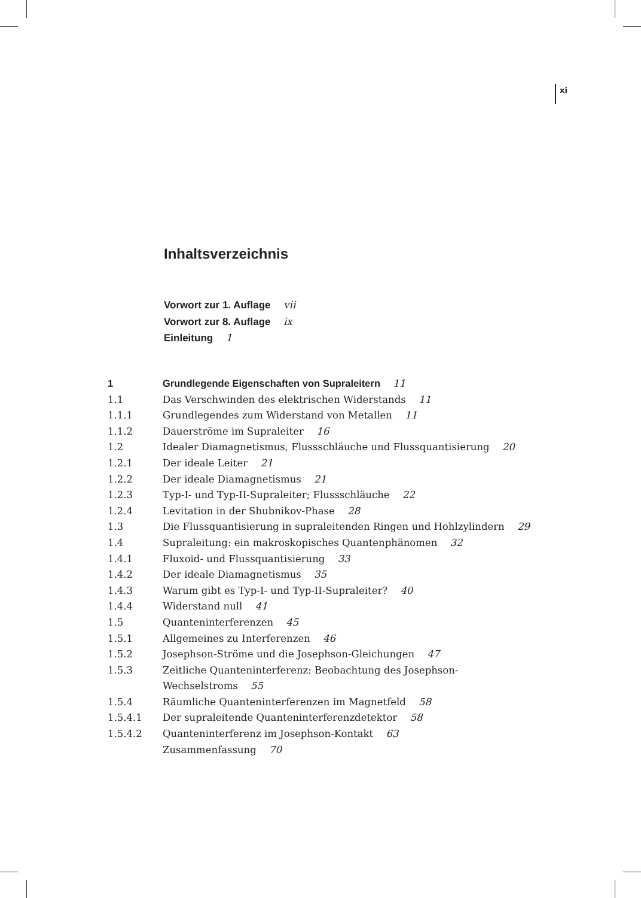xi
Inhaltsverzeichnis
Vorwort zur 1. Auflage vii
Vorwort zur 8. Auflage ix
Einleitung 1
| 1 | Grundlegende Eigenschaften von Supraleitern 11 |
| 1.1 | Das Verschwinden des elektrischen Widerstands 11 |
| 1.1.1 | Grundlegendes zum Widerstand von Metallen 11 |
| 1.1.2 | Dauerströme im Supraleiter 16 |
| 1.2 | Idealer Diamagnetismus, Flussschläuche und Flussquantisierung 20 |
| 1.2.1 | Der ideale Leiter 21 |
| 1.2.2 | Der ideale Diamagnetismus 21 |
| 1.2.3 | Typ-I- und Typ-II-Supraleiter; Flussschläuche 22 |
| 1.2.4 | Levitation in der Shubnikov-Phase 28 |
| 1.3 | Die Flussquantisierung in supraleitenden Ringen und Hohlzylindern 29 |
| 1.4 | Supraleitung: ein makroskopisches Quantenphänomen 32 |
| 1.4.1 | Fluxoid- und Flussquantisierung 33 |
| 1.4.2 | Der ideale Diamagnetismus 35 |
| 1.4.3 | Warum gibt es Typ-I- und Typ-II-Supraleiter? 40 |
| 1.4.4 | Widerstand null 41 |
| 1.5 | Quanteninterferenzen 45 |
| 1.5.1 | Allgemeines zu Interferenzen 46 |
| 1.5.2 | Josephson-Ströme und die Josephson-Gleichungen 47 |
| 1.5.3 | Zeitliche Quanteninterferenz: Beobachtung des Josephson- Wechselstroms 55 |
| 1.5.4 | Räumliche Quanteninterferenzen im Magnetfeld 58 |
| 1.5.4.1 | Der supraleitende Quanteninterferenzdetektor 58 |
| 1.5.4.2 | Quanteninterferenz im Josephson-Kontakt 63 |
| | Zusammenfassung 70 |